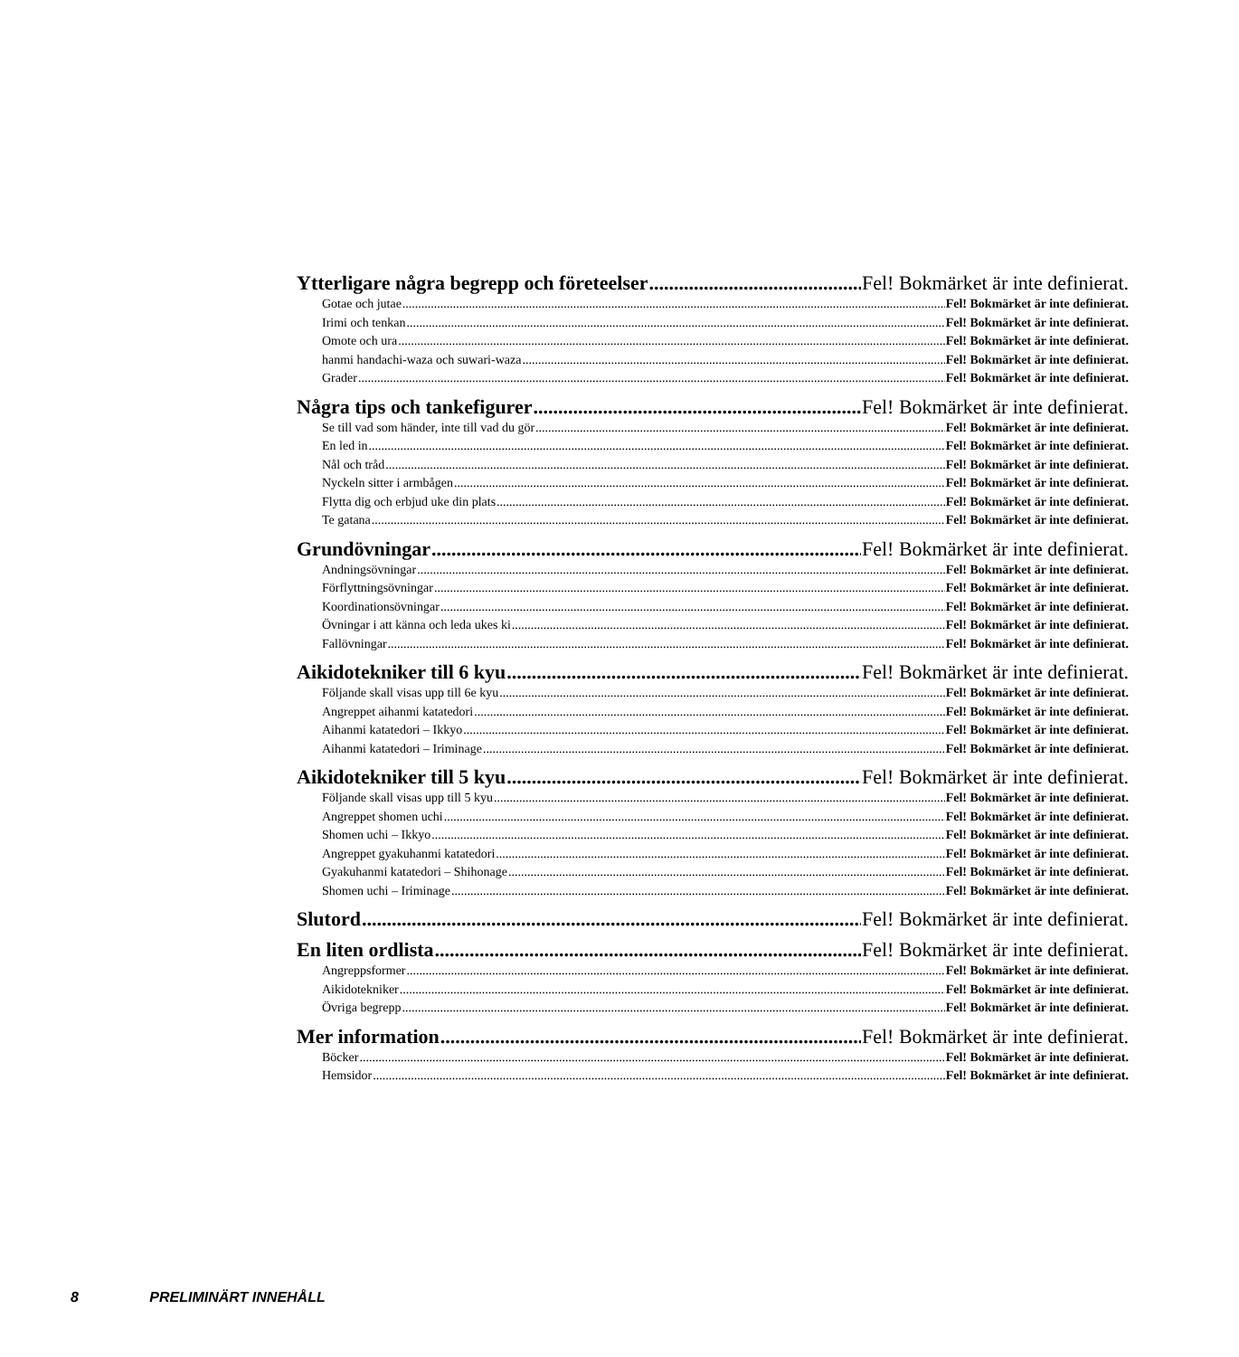Ytterligare några begrepp och företeelser Fel! Bokmärket är inte definierat.
Gotae och jutae Fel! Bokmärket är inte definierat.
Irimi och tenkan Fel! Bokmärket är inte definierat.
Omote och ura Fel! Bokmärket är inte definierat.
hanmi handachi-waza och suwari-waza Fel! Bokmärket är inte definierat.
Grader Fel! Bokmärket är inte definierat.
Några tips och tankefigurer Fel! Bokmärket är inte definierat.
Se till vad som händer, inte till vad du gör Fel! Bokmärket är inte definierat.
En led in Fel! Bokmärket är inte definierat.
Nål och tråd Fel! Bokmärket är inte definierat.
Nyckeln sitter i armbågen Fel! Bokmärket är inte definierat.
Flytta dig och erbjud uke din plats Fel! Bokmärket är inte definierat.
Te gatana Fel! Bokmärket är inte definierat.
Grundövningar Fel! Bokmärket är inte definierat.
Andningsövningar Fel! Bokmärket är inte definierat.
Förflyttningsövningar Fel! Bokmärket är inte definierat.
Koordinationsövningar Fel! Bokmärket är inte definierat.
Övningar i att känna och leda ukes ki Fel! Bokmärket är inte definierat.
Fallövningar Fel! Bokmärket är inte definierat.
Aikidotekniker till 6 kyu Fel! Bokmärket är inte definierat.
Följande skall visas upp till 6e kyu Fel! Bokmärket är inte definierat.
Angreppet aihanmi katatedori Fel! Bokmärket är inte definierat.
Aihanmi katatedori – Ikkyo Fel! Bokmärket är inte definierat.
Aihanmi katatedori – Iriminage Fel! Bokmärket är inte definierat.
Aikidotekniker till 5 kyu Fel! Bokmärket är inte definierat.
Följande skall visas upp till 5 kyu Fel! Bokmärket är inte definierat.
Angreppet shomen uchi Fel! Bokmärket är inte definierat.
Shomen uchi – Ikkyo Fel! Bokmärket är inte definierat.
Angreppet gyakuhanmi katatedori Fel! Bokmärket är inte definierat.
Gyakuhanmi katatedori – Shihonage Fel! Bokmärket är inte definierat.
Shomen uchi – Iriminage Fel! Bokmärket är inte definierat.
Slutord Fel! Bokmärket är inte definierat.
En liten ordlista Fel! Bokmärket är inte definierat.
Angreppsformer Fel! Bokmärket är inte definierat.
Aikidotekniker Fel! Bokmärket är inte definierat.
Övriga begrepp Fel! Bokmärket är inte definierat.
Mer information Fel! Bokmärket är inte definierat.
Böcker Fel! Bokmärket är inte definierat.
Hemsidor Fel! Bokmärket är inte definierat.
8 PRELIMINÄRT INNEHÅLL